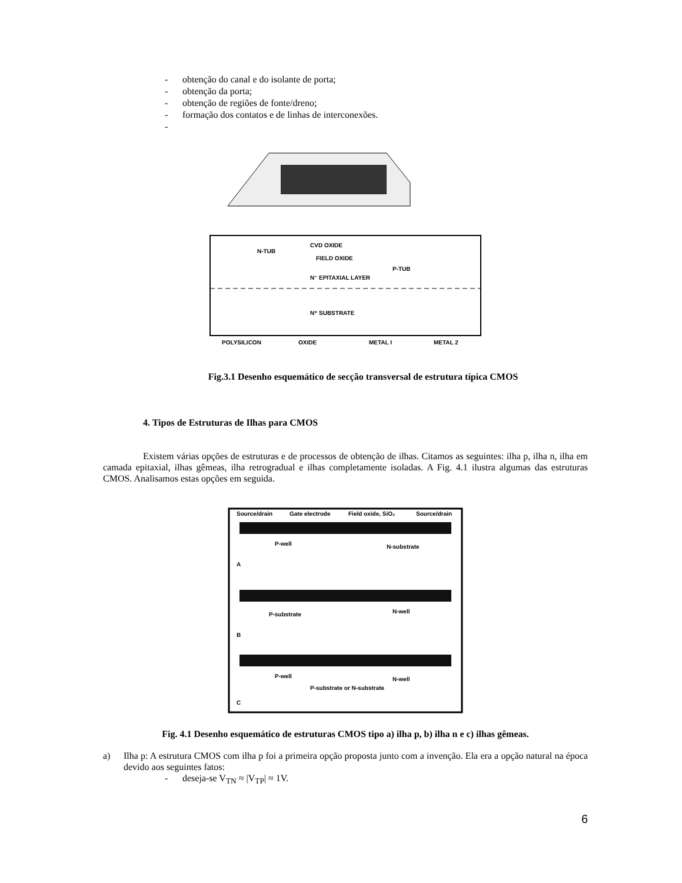- obtenção do canal e do isolante de porta;
- obtenção da porta;
- obtenção de regiões de fonte/dreno;
- formação dos contatos e de linhas de interconexões.
-
CVD OXIDE
FIELD OXIDE
N-TUB
P-TUB
N⁻ EPITAXIAL LAYER
N⁺ SUBSTRATE
POLYSILICON
OXIDE
METAL I
METAL 2
Fig.3.1 Desenho esquemático de secção transversal de estrutura típica CMOS
4. Tipos de Estruturas de Ilhas para CMOS
Existem várias opções de estruturas e de processos de obtenção de ilhas. Citamos as seguintes: ilha p, ilha n, ilha em camada epitaxial, ilhas gêmeas, ilha retrogradual e ilhas completamente isoladas. A Fig. 4.1 ilustra algumas das estruturas CMOS. Analisamos estas opções em seguida.
Source/drain
Gate electrode
Field oxide, SiO₂
Source/drain
P-well
N-substrate
A
P-substrate
N-well
B
P-well
N-well
P-substrate or N-substrate
C
Fig. 4.1 Desenho esquemático de estruturas CMOS tipo a) ilha p, b) ilha n e c) ilhas gêmeas.
a) Ilha p: A estrutura CMOS com ilha p foi a primeira opção proposta junto com a invenção. Ela era a opção natural na época devido aos seguintes fatos:
- deseja-se V<sub>TN</sub> ≈ |V<sub>TP</sub>| ≈ 1V.
6